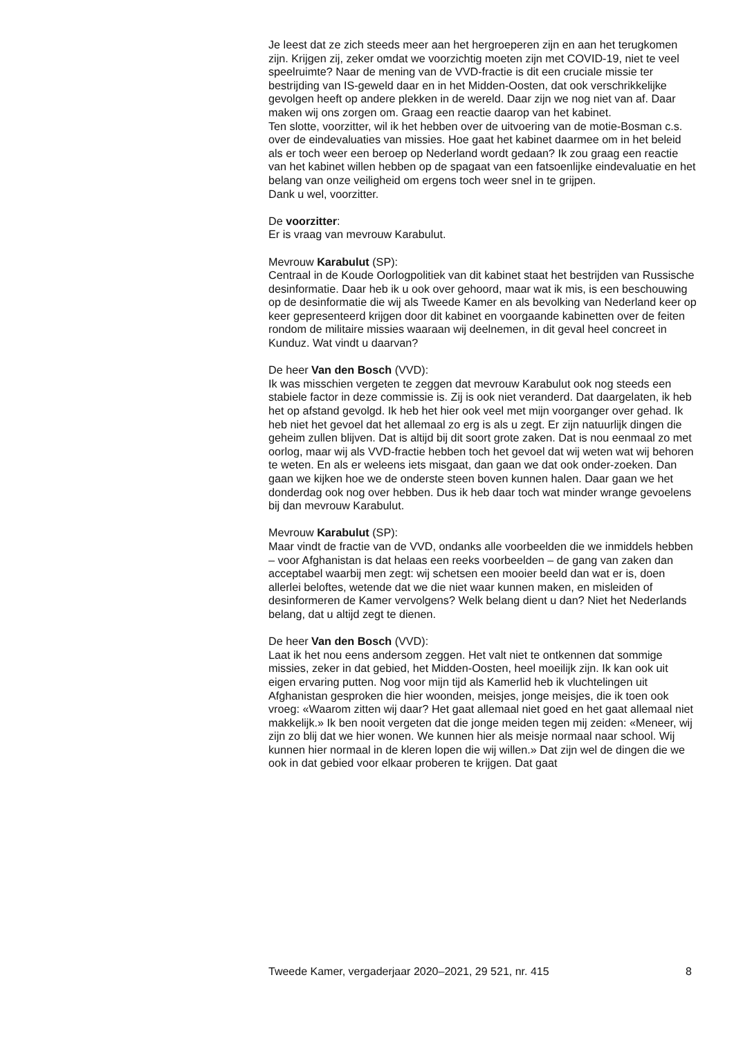Je leest dat ze zich steeds meer aan het hergroeperen zijn en aan het terugkomen zijn. Krijgen zij, zeker omdat we voorzichtig moeten zijn met COVID-19, niet te veel speelruimte? Naar de mening van de VVD-fractie is dit een cruciale missie ter bestrijding van IS-geweld daar en in het Midden-Oosten, dat ook verschrikkelijke gevolgen heeft op andere plekken in de wereld. Daar zijn we nog niet van af. Daar maken wij ons zorgen om. Graag een reactie daarop van het kabinet.
Ten slotte, voorzitter, wil ik het hebben over de uitvoering van de motie-Bosman c.s. over de eindevaluaties van missies. Hoe gaat het kabinet daarmee om in het beleid als er toch weer een beroep op Nederland wordt gedaan? Ik zou graag een reactie van het kabinet willen hebben op de spagaat van een fatsoenlijke eindevaluatie en het belang van onze veiligheid om ergens toch weer snel in te grijpen.
Dank u wel, voorzitter.
De voorzitter:
Er is vraag van mevrouw Karabulut.
Mevrouw Karabulut (SP):
Centraal in de Koude Oorlogpolitiek van dit kabinet staat het bestrijden van Russische desinformatie. Daar heb ik u ook over gehoord, maar wat ik mis, is een beschouwing op de desinformatie die wij als Tweede Kamer en als bevolking van Nederland keer op keer gepresenteerd krijgen door dit kabinet en voorgaande kabinetten over de feiten rondom de militaire missies waaraan wij deelnemen, in dit geval heel concreet in Kunduz. Wat vindt u daarvan?
De heer Van den Bosch (VVD):
Ik was misschien vergeten te zeggen dat mevrouw Karabulut ook nog steeds een stabiele factor in deze commissie is. Zij is ook niet veranderd. Dat daargelaten, ik heb het op afstand gevolgd. Ik heb het hier ook veel met mijn voorganger over gehad. Ik heb niet het gevoel dat het allemaal zo erg is als u zegt. Er zijn natuurlijk dingen die geheim zullen blijven. Dat is altijd bij dit soort grote zaken. Dat is nou eenmaal zo met oorlog, maar wij als VVD-fractie hebben toch het gevoel dat wij weten wat wij behoren te weten. En als er weleens iets misgaat, dan gaan we dat ook onder-zoeken. Dan gaan we kijken hoe we de onderste steen boven kunnen halen. Daar gaan we het donderdag ook nog over hebben. Dus ik heb daar toch wat minder wrange gevoelens bij dan mevrouw Karabulut.
Mevrouw Karabulut (SP):
Maar vindt de fractie van de VVD, ondanks alle voorbeelden die we inmiddels hebben – voor Afghanistan is dat helaas een reeks voorbeelden – de gang van zaken dan acceptabel waarbij men zegt: wij schetsen een mooier beeld dan wat er is, doen allerlei beloftes, wetende dat we die niet waar kunnen maken, en misleiden of desinformeren de Kamer vervolgens? Welk belang dient u dan? Niet het Nederlands belang, dat u altijd zegt te dienen.
De heer Van den Bosch (VVD):
Laat ik het nou eens andersom zeggen. Het valt niet te ontkennen dat sommige missies, zeker in dat gebied, het Midden-Oosten, heel moeilijk zijn. Ik kan ook uit eigen ervaring putten. Nog voor mijn tijd als Kamerlid heb ik vluchtelingen uit Afghanistan gesproken die hier woonden, meisjes, jonge meisjes, die ik toen ook vroeg: «Waarom zitten wij daar? Het gaat allemaal niet goed en het gaat allemaal niet makkelijk.» Ik ben nooit vergeten dat die jonge meiden tegen mij zeiden: «Meneer, wij zijn zo blij dat we hier wonen. We kunnen hier als meisje normaal naar school. Wij kunnen hier normaal in de kleren lopen die wij willen.» Dat zijn wel de dingen die we ook in dat gebied voor elkaar proberen te krijgen. Dat gaat
Tweede Kamer, vergaderjaar 2020–2021, 29 521, nr. 415 8